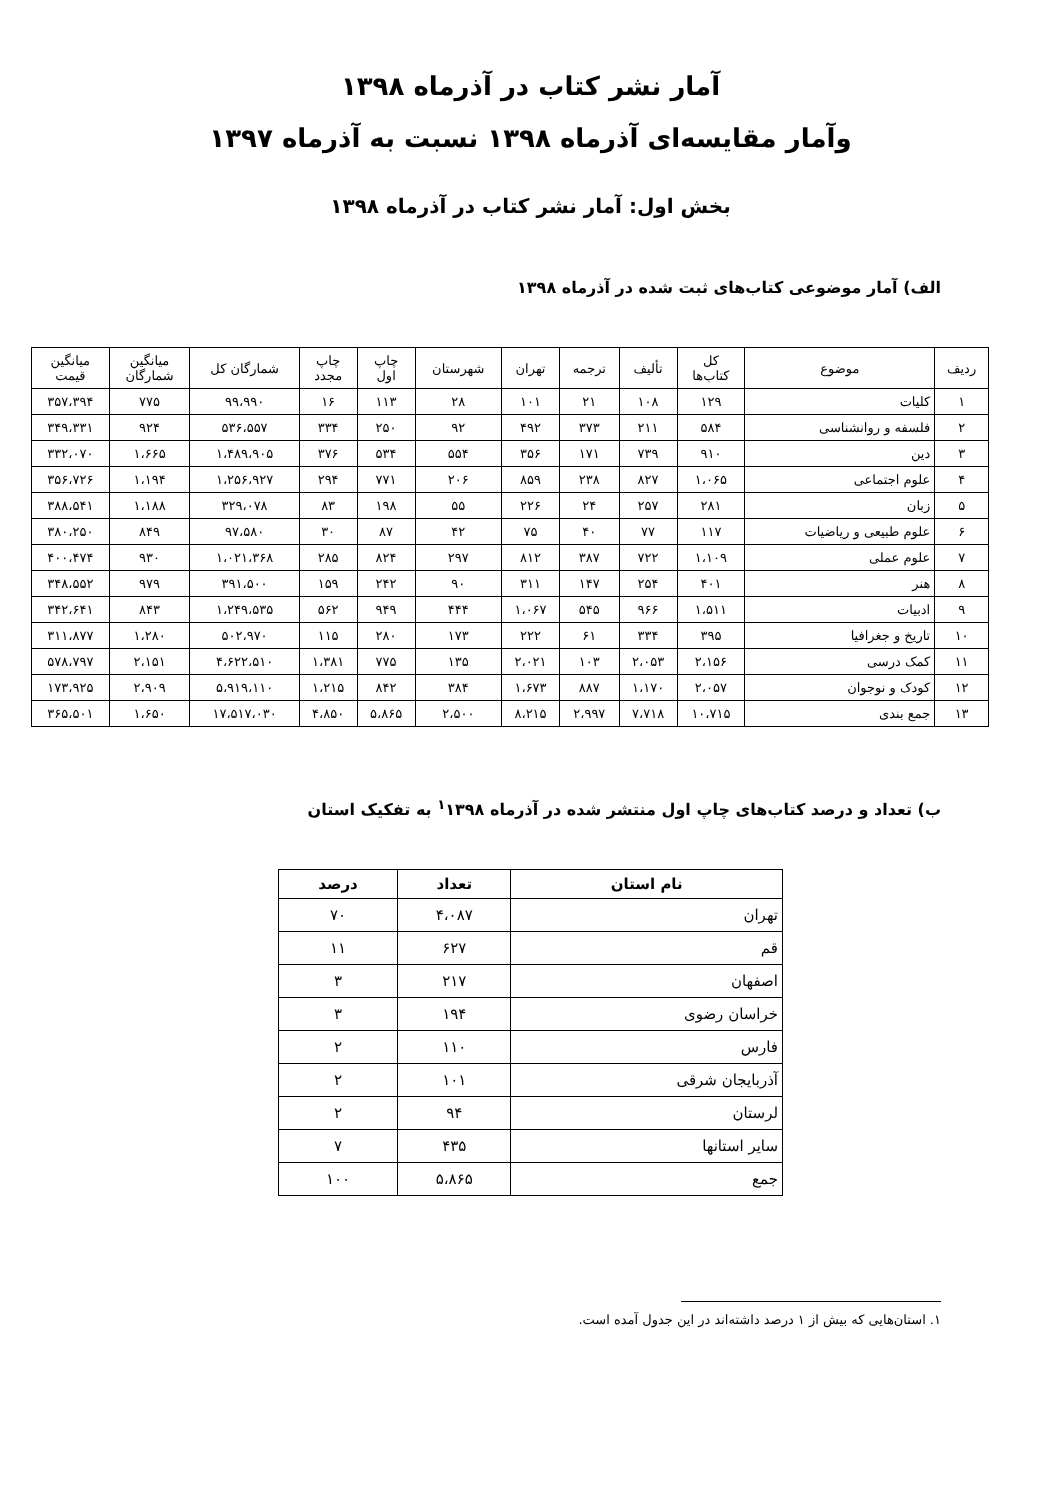آمار نشر کتاب در آذرماه ۱۳۹۸
وآمار مقایسه‌ای آذرماه ۱۳۹۸ نسبت به آذرماه ۱۳۹۷
بخش اول: آمار نشر کتاب در آذرماه ۱۳۹۸
الف) آمار موضوعی کتاب‌های ثبت شده در آذرماه ۱۳۹۸
| ردیف | موضوع | کل کتاب‌ها | تألیف | ترجمه | تهران | شهرستان | چاپ اول | چاپ مجدد | شمارگان کل | میانگین شمارگان | میانگین قیمت |
| --- | --- | --- | --- | --- | --- | --- | --- | --- | --- | --- | --- |
| ۱ | کلیات | ۱۲۹ | ۱۰۸ | ۲۱ | ۱۰۱ | ۲۸ | ۱۱۳ | ۱۶ | ۹۹،۹۹۰ | ۷۷۵ | ۳۵۷،۳۹۴ |
| ۲ | فلسفه و روانشناسی | ۵۸۴ | ۲۱۱ | ۳۷۳ | ۴۹۲ | ۹۲ | ۲۵۰ | ۳۳۴ | ۵۳۶،۵۵۷ | ۹۲۴ | ۳۴۹،۳۳۱ |
| ۳ | دین | ۹۱۰ | ۷۳۹ | ۱۷۱ | ۳۵۶ | ۵۵۴ | ۵۳۴ | ۳۷۶ | ۱،۴۸۹،۹۰۵ | ۱،۶۶۵ | ۳۳۲،۰۷۰ |
| ۴ | علوم اجتماعی | ۱،۰۶۵ | ۸۲۷ | ۲۳۸ | ۸۵۹ | ۲۰۶ | ۷۷۱ | ۲۹۴ | ۱،۲۵۶،۹۲۷ | ۱،۱۹۴ | ۳۵۶،۷۲۶ |
| ۵ | زبان | ۲۸۱ | ۲۵۷ | ۲۴ | ۲۲۶ | ۵۵ | ۱۹۸ | ۸۳ | ۳۲۹،۰۷۸ | ۱،۱۸۸ | ۳۸۸،۵۴۱ |
| ۶ | علوم طبیعی و ریاضیات | ۱۱۷ | ۷۷ | ۴۰ | ۷۵ | ۴۲ | ۸۷ | ۳۰ | ۹۷،۵۸۰ | ۸۴۹ | ۳۸۰،۲۵۰ |
| ۷ | علوم عملی | ۱،۱۰۹ | ۷۲۲ | ۳۸۷ | ۸۱۲ | ۲۹۷ | ۸۲۴ | ۲۸۵ | ۱،۰۲۱،۳۶۸ | ۹۳۰ | ۴۰۰،۴۷۴ |
| ۸ | هنر | ۴۰۱ | ۲۵۴ | ۱۴۷ | ۳۱۱ | ۹۰ | ۲۴۲ | ۱۵۹ | ۳۹۱،۵۰۰ | ۹۷۹ | ۳۴۸،۵۵۲ |
| ۹ | ادبیات | ۱،۵۱۱ | ۹۶۶ | ۵۴۵ | ۱،۰۶۷ | ۴۴۴ | ۹۴۹ | ۵۶۲ | ۱،۲۴۹،۵۳۵ | ۸۴۳ | ۳۴۲،۶۴۱ |
| ۱۰ | تاریخ و جغرافیا | ۳۹۵ | ۳۳۴ | ۶۱ | ۲۲۲ | ۱۷۳ | ۲۸۰ | ۱۱۵ | ۵۰۲،۹۷۰ | ۱،۲۸۰ | ۳۱۱،۸۷۷ |
| ۱۱ | کمک درسی | ۲،۱۵۶ | ۲،۰۵۳ | ۱۰۳ | ۲،۰۲۱ | ۱۳۵ | ۷۷۵ | ۱،۳۸۱ | ۴،۶۲۲،۵۱۰ | ۲،۱۵۱ | ۵۷۸،۷۹۷ |
| ۱۲ | کودک و نوجوان | ۲،۰۵۷ | ۱،۱۷۰ | ۸۸۷ | ۱،۶۷۳ | ۳۸۴ | ۸۴۲ | ۱،۲۱۵ | ۵،۹۱۹،۱۱۰ | ۲،۹۰۹ | ۱۷۳،۹۲۵ |
| ۱۳ | جمع بندی | ۱۰،۷۱۵ | ۷،۷۱۸ | ۲،۹۹۷ | ۸،۲۱۵ | ۲،۵۰۰ | ۵،۸۶۵ | ۴،۸۵۰ | ۱۷،۵۱۷،۰۳۰ | ۱،۶۵۰ | ۳۶۵،۵۰۱ |
ب) تعداد و درصد کتاب‌های چاپ اول منتشر شده در آذرماه <sup>۱</sup>۱۳۹۸ به تفکیک استان
| نام استان | تعداد | درصد |
| --- | --- | --- |
| تهران | ۴،۰۸۷ | ۷۰ |
| قم | ۶۲۷ | ۱۱ |
| اصفهان | ۲۱۷ | ۳ |
| خراسان رضوی | ۱۹۴ | ۳ |
| فارس | ۱۱۰ | ۲ |
| آذربایجان شرقی | ۱۰۱ | ۲ |
| لرستان | ۹۴ | ۲ |
| سایر استانها | ۴۳۵ | ۷ |
| جمع | ۵،۸۶۵ | ۱۰۰ |
۱. استان‌هایی که بیش از ۱ درصد داشته‌اند در این جدول آمده است.